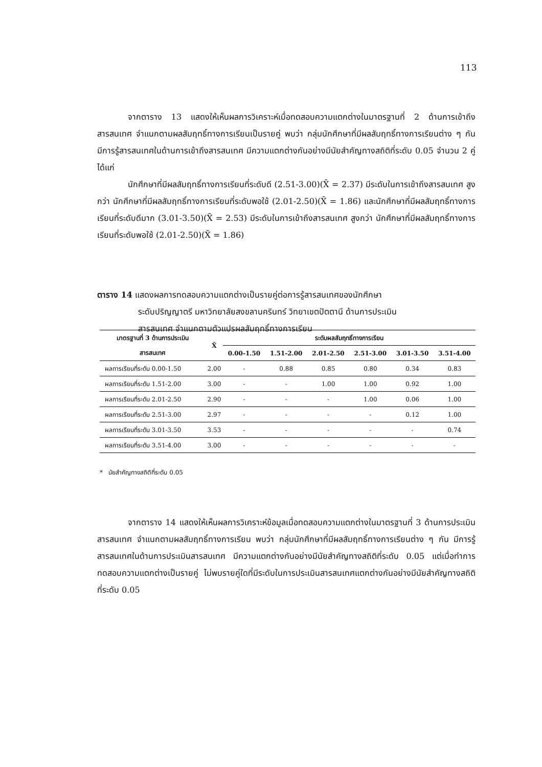113
จากตาราง 13 แสดงให้เห็นผลการวิเคราะห์เมื่อทดสอบความแตกต่างในมาตรฐานที่ 2 ด้านการเข้าถึงสารสนเทศ จำแนกตามผลสัมฤทธิ์ทางการเรียนเป็นรายคู่ พบว่า กลุ่มนักศึกษาที่มีผลสัมฤทธิ์ทางการเรียนต่าง ๆ กัน มีการรู้สารสนเทศในด้านการเข้าถึงสารสนเทศ มีความแตกต่างกันอย่างมีนัยสำคัญทางสถิติที่ระดับ 0.05 จำนวน 2 คู่ ได้แก่
นักศึกษาที่มีผลสัมฤทธิ์ทางการเรียนที่ระดับดี (2.51-3.00)(X̄ = 2.37) มีระดับในการเข้าถึงสารสนเทศ สูงกว่า นักศึกษาที่มีผลสัมฤทธิ์ทางการเรียนที่ระดับพอใช้ (2.01-2.50)(X̄ = 1.86) และนักศึกษาที่มีผลสัมฤทธิ์ทางการเรียนที่ระดับดีมาก (3.01-3.50)(X̄ = 2.53) มีระดับในการเข้าถึงสารสนเทศ สูงกว่า นักศึกษาที่มีผลสัมฤทธิ์ทางการเรียนที่ระดับพอใช้ (2.01-2.50)(X̄ = 1.86)
ตาราง 14 แสดงผลการทดสอบความแตกต่างเป็นรายคู่ต่อการรู้สารสนเทศของนักศึกษา
ระดับปริญญาตรี มหาวิทยาลัยสงขลานครินทร์ วิทยาเขตปัตตานี ด้านการประเมิน
สารสนเทศ จำแนกตามตัวแปรผลสัมฤทธิ์ทางการเรียน
| มาตรฐานที่ 3 ด้านการประเมิน | X̄ | ระดับผลสัมฤทธิ์ทางการเรียน | | | | | |
| --- | --- | --- | --- | --- | --- | --- | --- |
| สารสนเทศ | | 0.00-1.50 | 1.51-2.00 | 2.01-2.50 | 2.51-3.00 | 3.01-3.50 | 3.51-4.00 |
| ผลการเรียนที่ระดับ 0.00-1.50 | 2.00 | - | 0.88 | 0.85 | 0.80 | 0.34 | 0.83 |
| ผลการเรียนที่ระดับ 1.51-2.00 | 3.00 | - | - | 1.00 | 1.00 | 0.92 | 1.00 |
| ผลการเรียนที่ระดับ 2.01-2.50 | 2.90 | - | - | - | 1.00 | 0.06 | 1.00 |
| ผลการเรียนที่ระดับ 2.51-3.00 | 2.97 | - | - | - | - | 0.12 | 1.00 |
| ผลการเรียนที่ระดับ 3.01-3.50 | 3.53 | - | - | - | - | - | 0.74 |
| ผลการเรียนที่ระดับ 3.51-4.00 | 3.00 | - | - | - | - | - | - |
* นัยสำคัญทางสถิติที่ระดับ 0.05
จากตาราง 14 แสดงให้เห็นผลการวิเคราะห์ข้อมูลเมื่อทดสอบความแตกต่างในมาตรฐานที่ 3 ด้านการประเมินสารสนเทศ จำแนกตามผลสัมฤทธิ์ทางการเรียน พบว่า กลุ่มนักศึกษาที่มีผลสัมฤทธิ์ทางการเรียนต่าง ๆ กัน มีการรู้สารสนเทศในด้านการประเมินสารสนเทศ มีความแตกต่างกันอย่างมีนัยสำคัญทางสถิติที่ระดับ 0.05 แต่เมื่อทำการทดสอบความแตกต่างเป็นรายคู่ ไม่พบรายคู่ใดที่มีระดับในการประเมินสารสนเทศแตกต่างกันอย่างมีนัยสำคัญทางสถิติที่ระดับ 0.05